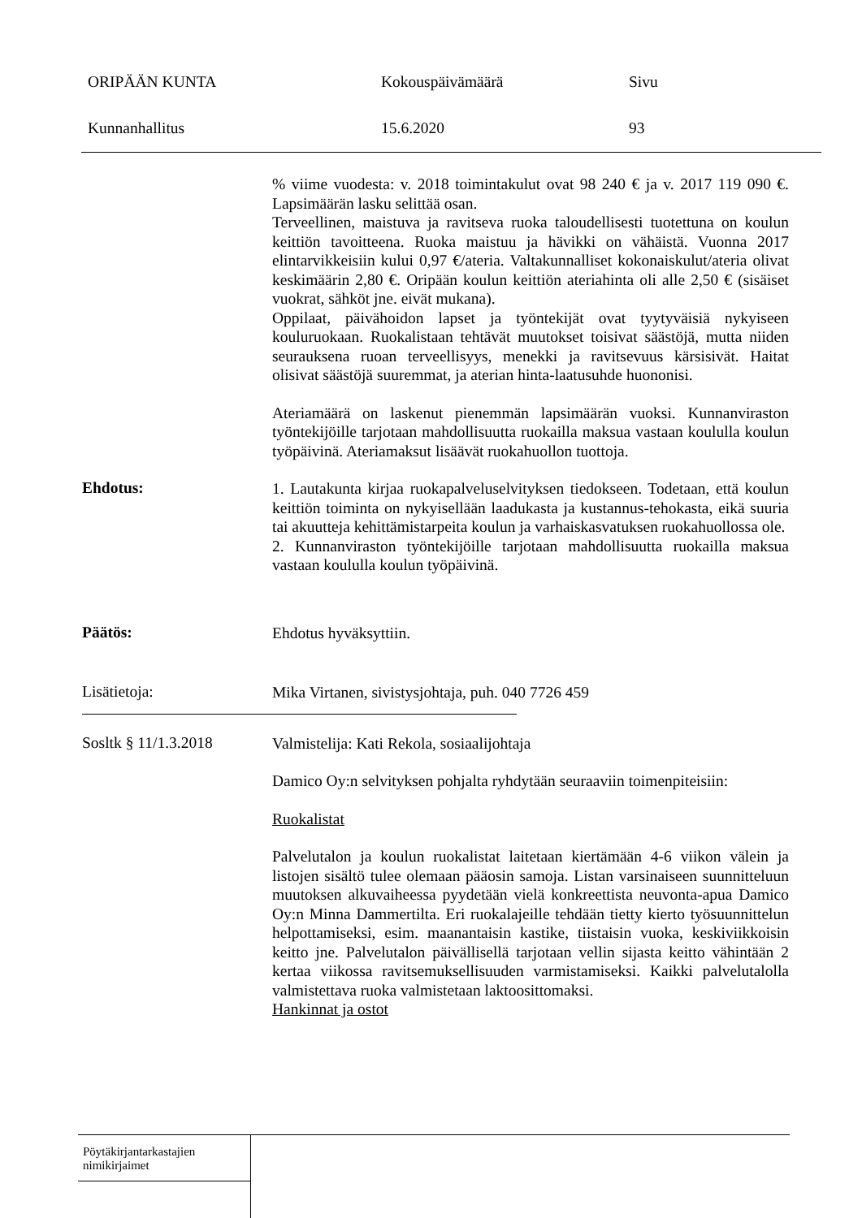ORIPÄÄN KUNTA Kokouspäivämäärä Sivu
Kunnanhallitus 15.6.2020 93
% viime vuodesta: v. 2018 toimintakulut ovat 98 240 € ja v. 2017 119 090 €. Lapsimäärän lasku selittää osan.
Terveellinen, maistuva ja ravitseva ruoka taloudellisesti tuotettuna on koulun keittiön tavoitteena. Ruoka maistuu ja hävikki on vähäistä. Vuonna 2017 elintarvikkeisiin kului 0,97 €/ateria. Valtakunnalliset koko­naiskulut/ateria olivat keskimäärin 2,80 €. Oripään koulun keittiön ate­riahinta oli alle 2,50 € (sisäiset vuokrat, sähköt jne. eivät mukana).
Oppilaat, päivähoidon lapset ja työntekijät ovat tyytyväisiä nykyiseen kouluruokaan. Ruokalistaan tehtävät muutokset toisivat säästöjä, mutta niiden seurauksena ruoan terveellisyys, menekki ja ravitsevuus kärsisivät. Haitat olisivat säästöjä suuremmat, ja aterian hinta-laatusuhde huononisi.
Ateriamäärä on laskenut pienemmän lapsimäärän vuoksi. Kunnanviraston työntekijöille tarjotaan mahdollisuutta ruokailla maksua vastaan koululla koulun työpäivinä. Ateriamaksut lisäävät ruokahuollon tuottoja.
Ehdotus:
1. Lautakunta kirjaa ruokapalveluselvityksen tiedokseen. Todetaan, että koulun keittiön toiminta on nykyisellään laadukasta ja kustannus-teho­kasta, eikä suuria tai akuutteja kehittämistarpeita koulun ja varhaiskasva­tuksen ruokahuollossa ole.
2. Kunnanviraston työntekijöille tarjotaan mahdollisuutta ruokailla mak­sua vastaan koululla koulun työpäivinä.
Päätös:
Ehdotus hyväksyttiin.
Lisätietoja:
Mika Virtanen, sivistysjohtaja, puh. 040 7726 459
Sosltk § 11/1.3.2018
Valmistelija: Kati Rekola, sosiaalijohtaja
Damico Oy:n selvityksen pohjalta ryhdytään seuraaviin toimenpiteisiin:
Ruokalistat
Palvelutalon ja koulun ruokalistat laitetaan kiertämään 4-6 viikon välein ja listojen sisältö tulee olemaan pääosin samoja. Listan varsinaiseen suun­nitteluun muutoksen alkuvaiheessa pyydetään vielä konkreettista neu­vonta-apua Damico Oy:n Minna Dammertilta. Eri ruokalajeille tehdään tietty kierto työsuunnittelun helpottamiseksi, esim. maanantaisin kastike, tiistaisin vuoka, keskiviikkoisin keitto jne. Palvelutalon päivällisellä tar­jotaan vellin sijasta keitto vähintään 2 kertaa viikossa ravitsemuksellisuu­den varmistamiseksi. Kaikki palvelutalolla valmistettava ruoka valmiste­taan laktoosittomaksi.
Hankinnat ja ostot
Pöytäkirjantarkastajien
nimikirjaimet